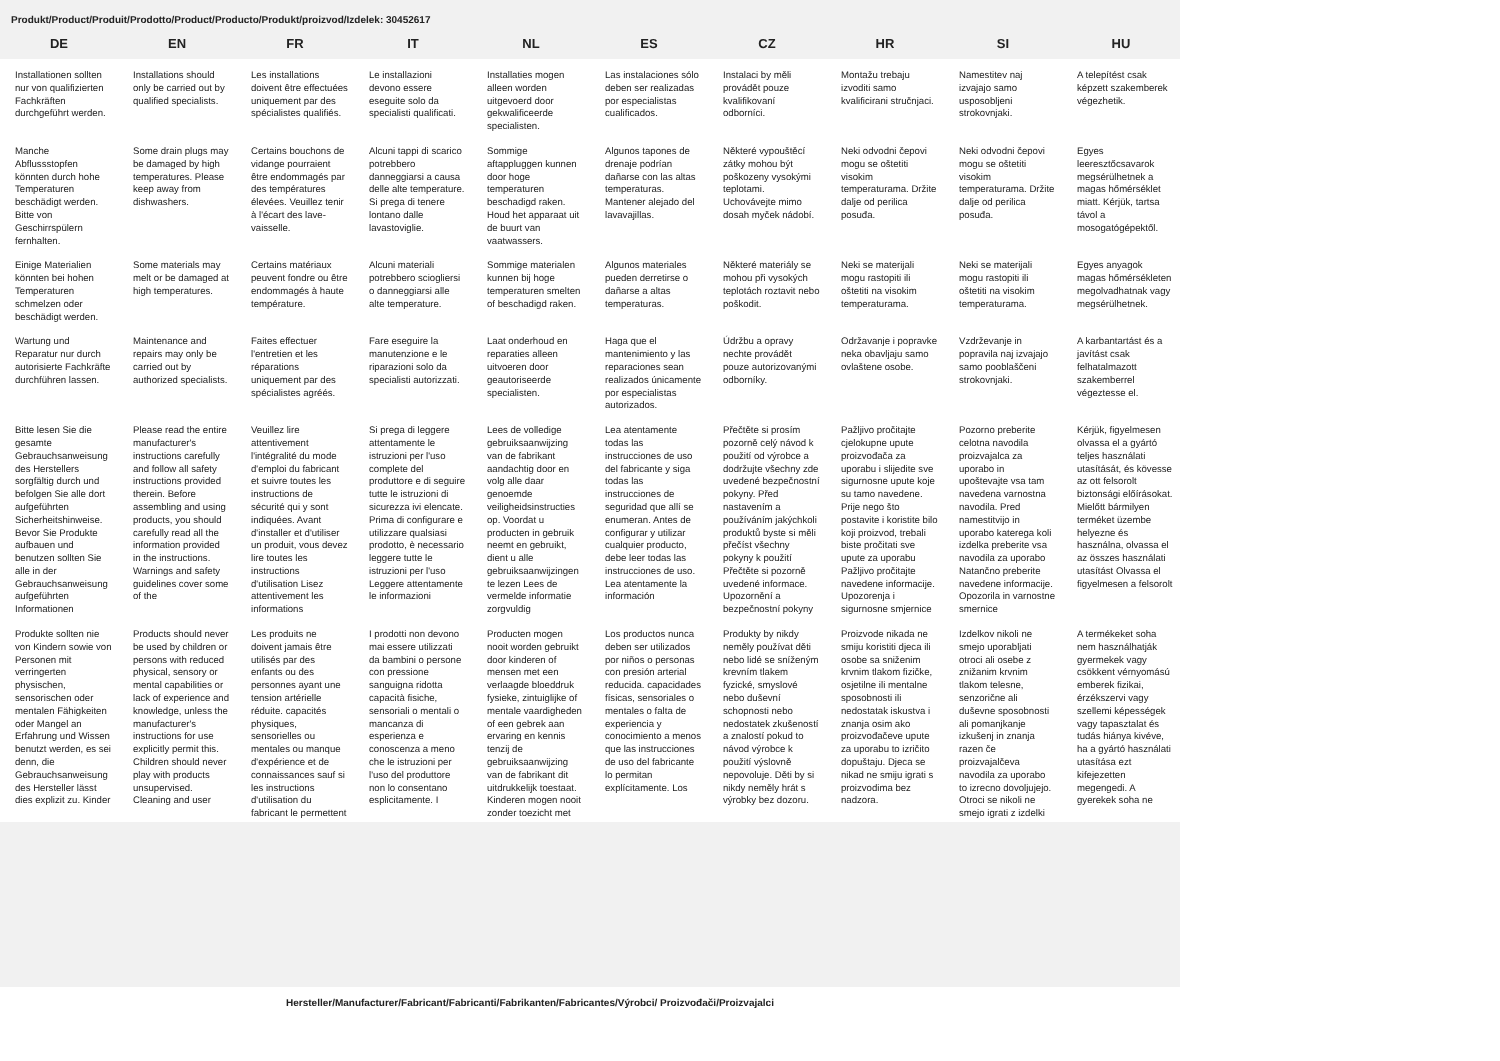Produkt/Product/Produit/Prodotto/Product/Producto/Produkt/proizvod/Izdelek: 30452617
| DE | EN | FR | IT | NL | ES | CZ | HR | SI | HU |
| --- | --- | --- | --- | --- | --- | --- | --- | --- | --- |
| Installationen sollten nur von qualifizierten Fachkräften durchgeführt werden. | Installations should only be carried out by qualified specialists. | Les installations doivent être effectuées uniquement par des spécialistes qualifiés. | Le installazioni devono essere eseguite solo da specialisti qualificati. | Installaties mogen alleen worden uitgevoerd door gekwalificeerde specialisten. | Las instalaciones sólo deben ser realizadas por especialistas cualificados. | Instalaci by měli provádět pouze kvalifikovaní odborníci. | Montažu trebaju izvoditi samo kvalificirani stručnjaci. | Namestitev naj izvajajo samo usposobljeni strokovnjaki. | A telepítést csak képzett szakemberek végezhetik. |
| Manche Abflussstopfen könnten durch hohe Temperaturen beschädigt werden. Bitte von Geschirrspülern fernhalten. | Some drain plugs may be damaged by high temperatures. Please keep away from dishwashers. | Certains bouchons de vidange pourraient être endommagés par des températures élevées. Veuillez tenir à l'écart des lave-vaisselle. | Alcuni tappi di scarico potrebbero danneggiarsi a causa delle alte temperature. Si prega di tenere lontano dalle lavastoviglie. | Sommige aftappluggen kunnen door hoge temperaturen beschadigd raken. Houd het apparaat uit de buurt van vaatwassers. | Algunos tapones de drenaje podrían dañarse con las altas temperaturas. Mantener alejado del lavavajillas. | Některé vypouštěcí zátky mohou být poškozeny vysokými teplotami. Uchovávejte mimo dosah myček nádobí. | Neki odvodni čepovi mogu se oštetiti visokim temperaturama. Držite dalje od perilica posuđa. | Neki odvodni čepovi mogu se oštetiti visokim temperaturama. Držite dalje od perilica posuđa. | Egyes leeresztőcsavarok megsérülhetnek a magas hőmérséklet miatt. Kérjük, tartsa távol a mosogatógépektől. |
| Einige Materialien könnten bei hohen Temperaturen schmelzen oder beschädigt werden. | Some materials may melt or be damaged at high temperatures. | Certains matériaux peuvent fondre ou être endommagés à haute température. | Alcuni materiali potrebbero sciogliersi o danneggiarsi alle alte temperature. | Sommige materialen kunnen bij hoge temperaturen smelten of beschadigd raken. | Algunos materiales pueden derretirse o dañarse a altas temperaturas. | Některé materiály se mohou při vysokých teplotách roztavit nebo poškodit. | Neki se materijali mogu rastopiti ili oštetiti na visokim temperaturama. | Neki se materijali mogu rastopiti ili oštetiti na visokim temperaturama. | Egyes anyagok magas hőmérsékleten megolvadhatnak vagy megsérülhetnek. |
| Wartung und Reparatur nur durch autorisierte Fachkräfte durchführen lassen. | Maintenance and repairs may only be carried out by authorized specialists. | Faites effectuer l'entretien et les réparations uniquement par des spécialistes agréés. | Fare eseguire la manutenzione e le riparazioni solo da specialisti autorizzati. | Laat onderhoud en reparaties alleen uitvoeren door geautoriseerde specialisten. | Haga que el mantenimiento y las reparaciones sean realizados únicamente por especialistas autorizados. | Údržbu a opravy nechte provádět pouze autorizovanými odborníky. | Održavanje i popravke neka obavljaju samo ovlaštene osobe. | Vzdrževanje in popravila naj izvajajo samo pooblaščeni strokovnjaki. | A karbantartást és a javítást csak felhatalmazott szakemberrel végeztesse el. |
| Bitte lesen Sie die gesamte Gebrauchsanweisung des Herstellers sorgfältig durch und befolgen Sie alle dort aufgeführten Sicherheitshinweise. Bevor Sie Produkte aufbauen und benutzen sollten Sie alle in der Gebrauchsanweisung aufgeführten Informationen | Please read the entire manufacturer's instructions carefully and follow all safety instructions provided therein. Before assembling and using products, you should carefully read all the information provided in the instructions. Warnings and safety guidelines cover some of the | Veuillez lire attentivement l'intégralité du mode d'emploi du fabricant et suivre toutes les instructions de sécurité qui y sont indiquées. Avant d'installer et d'utiliser un produit, vous devez lire toutes les instructions d'utilisation Lisez attentivement les informations | Si prega di leggere attentamente le istruzioni per l'uso complete del produttore e di seguire tutte le istruzioni di sicurezza ivi elencate. Prima di configurare e utilizzare qualsiasi prodotto, è necessario leggere tutte le istruzioni per l'uso Leggere attentamente le informazioni | Lees de volledige gebruiksaanwijzing van de fabrikant aandachtig door en volg alle daar genoemde veiligheidsinstructies op. Voordat u producten in gebruik neemt en gebruikt, dient u alle gebruiksaanwijzingen te lezen Lees de vermelde informatie zorgvuldig | Lea atentamente todas las instrucciones de uso del fabricante y siga todas las instrucciones de seguridad que allí se enumeran. Antes de configurar y utilizar cualquier producto, debe leer todas las instrucciones de uso. Lea atentamente la información | Přečtěte si prosím pozorně celý návod k použití od výrobce a dodržujte všechny zde uvedené bezpečnostní pokyny. Před nastavením a používáním jakýchkoli produktů byste si měli přečíst všechny pokyny k použití Přečtěte si pozorně uvedené informace. Upozornění a bezpečnostní pokyny | Pažljivo pročitajte cjelokupne upute proizvođača za uporabu i slijedite sve sigurnosne upute koje su tamo navedene. Prije nego što postavite i koristite bilo koji proizvod, trebali biste pročitati sve upute za uporabu Pažljivo pročitajte navedene informacije. Upozorenja i sigurnosne smjernice | Pozorno preberite celotna navodila proizvajalca za uporabo in upoštevajte vsa tam navedena varnostna navodila. Pred namestitvijo in uporabo katerega koli izdelka preberite vsa navodila za uporabo Natančno preberite navedene informacije. Opozorila in varnostne smernice | Kérjük, figyelmesen olvassa el a gyártó teljes használati utasítását, és kövesse az ott felsorolt biztonsági előírásokat. Mielőtt bármilyen terméket üzembe helyezne és használna, olvassa el az összes használati utasítást Olvassa el figyelmesen a felsorolt |
| Produkte sollten nie von Kindern sowie von Personen mit verringerten physischen, sensorischen oder mentalen Fähigkeiten oder Mangel an Erfahrung und Wissen benutzt werden, es sei denn, die Gebrauchsanweisung des Hersteller lässt dies explizit zu. Kinder | Products should never be used by children or persons with reduced physical, sensory or mental capabilities or lack of experience and knowledge, unless the manufacturer's instructions for use explicitly permit this. Children should never play with products unsupervised. Cleaning and user | Les produits ne doivent jamais être utilisés par des enfants ou des personnes ayant une tension artérielle réduite. capacités physiques, sensorielles ou mentales ou manque d'expérience et de connaissances sauf si les instructions d'utilisation du fabricant le permettent | I prodotti non devono mai essere utilizzati da bambini o persone con pressione sanguigna ridotta capacità fisiche, sensoriali o mentali o mancanza di esperienza e conoscenza a meno che le istruzioni per l'uso del produttore non lo consentano esplicitamente. I | Producten mogen nooit worden gebruikt door kinderen of mensen met een verlaagde bloeddruk fysieke, zintuiglijke of mentale vaardigheden of een gebrek aan ervaring en kennis tenzij de gebruiksaanwijzing van de fabrikant dit uitdrukkelijk toestaat. Kinderen mogen nooit zonder toezicht met | Los productos nunca deben ser utilizados por niños o personas con presión arterial reducida. capacidades físicas, sensoriales o mentales o falta de experiencia y conocimiento a menos que las instrucciones de uso del fabricante lo permitan explícitamente. Los | Produkty by nikdy neměly používat děti nebo lidé se sníženým krevním tlakem fyzické, smyslové nebo duševní schopnosti nebo nedostatek zkušeností a znalostí pokud to návod výrobce k použití výslovně nepovoluje. Děti by si nikdy neměly hrát s výrobky bez dozoru. | Proizvode nikada ne smiju koristiti djeca ili osobe sa sniženim krvnim tlakom fizičke, osjetilne ili mentalne sposobnosti ili nedostatak iskustva i znanja osim ako proizvođačeve upute za uporabu to izričito dopuštaju. Djeca se nikad ne smiju igrati s proizvodima bez nadzora. | Izdelkov nikoli ne smejo uporabljati otroci ali osebe z znižanim krvnim tlakom telesne, senzorične ali duševne sposobnosti ali pomanjkanje izkušenj in znanja razen če proizvajalčeva navodila za uporabo to izrecno dovoljujejo. Otroci se nikoli ne smejo igrati z izdelki | A termékeket soha nem használhatják gyermekek vagy csökkent vérnyomású emberek fizikai, érzékszervi vagy szellemi képességek vagy tapasztalat és tudás hiánya kivéve, ha a gyártó használati utasítása ezt kifejezetten megengedi. A gyerekek soha ne |
Hersteller/Manufacturer/Fabricant/Fabricanti/Fabrikanten/Fabricantes/Výrobci/ Proizvođači/Proizvajalci